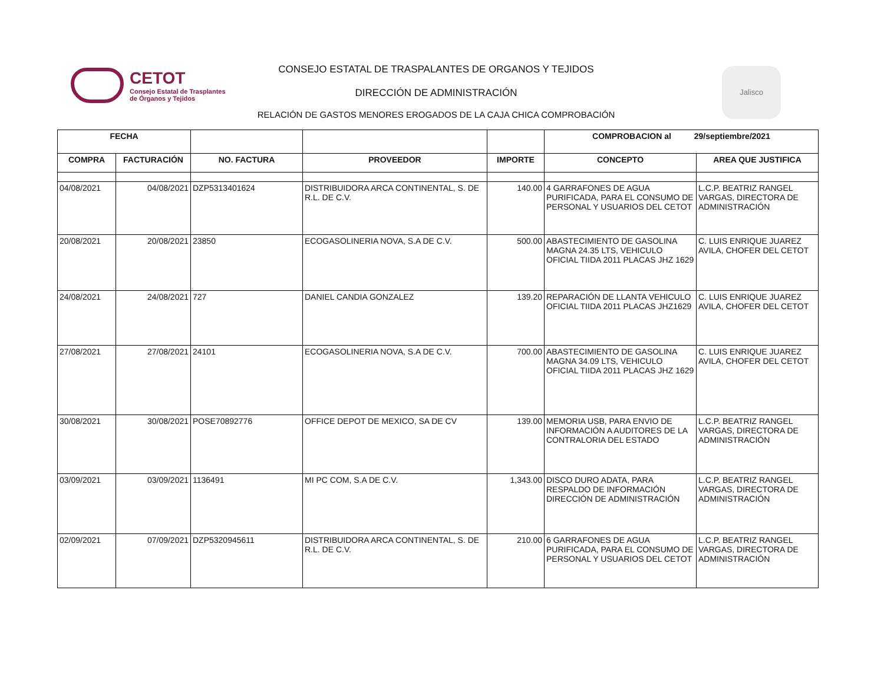CETOT
Consejo Estatal de Trasplantes
de Órganos y Tejidos
CONSEJO ESTATAL DE TRASPALANTES DE ORGANOS Y TEJIDOS
DIRECCIÓN DE ADMINISTRACIÓN
RELACIÓN DE GASTOS MENORES EROGADOS DE LA CAJA CHICA COMPROBACIÓN
Jalisco
| FECHA | | | | | COMPROBACION al 29/septiembre/2021 | |
| --- | --- | --- | --- | --- | --- | --- |
| COMPRA | FACTURACIÓN | NO. FACTURA | PROVEEDOR | IMPORTE | CONCEPTO | AREA QUE JUSTIFICA |
| 04/08/2021 | 04/08/2021 | DZP5313401624 | DISTRIBUIDORA ARCA CONTINENTAL, S. DE R.L. DE C.V. | 140.00 | 4 GARRAFONES DE AGUA PURIFICADA, PARA EL CONSUMO DE PERSONAL Y USUARIOS DEL CETOT | L.C.P. BEATRIZ RANGEL VARGAS, DIRECTORA DE ADMINISTRACIÓN |
| 20/08/2021 | 20/08/2021 | 23850 | ECOGASOLINERIA NOVA, S.A DE C.V. | 500.00 | ABASTECIMIENTO DE GASOLINA MAGNA 24.35 LTS, VEHICULO OFICIAL TIIDA 2011 PLACAS JHZ 1629 | C. LUIS ENRIQUE JUAREZ AVILA, CHOFER DEL CETOT |
| 24/08/2021 | 24/08/2021 | 727 | DANIEL CANDIA GONZALEZ | 139.20 | REPARACIÓN DE LLANTA VEHICULO OFICIAL TIIDA 2011 PLACAS JHZ1629 | C. LUIS ENRIQUE JUAREZ AVILA, CHOFER DEL CETOT |
| 27/08/2021 | 27/08/2021 | 24101 | ECOGASOLINERIA NOVA, S.A DE C.V. | 700.00 | ABASTECIMIENTO DE GASOLINA MAGNA 34.09 LTS, VEHICULO OFICIAL TIIDA 2011 PLACAS JHZ 1629 | C. LUIS ENRIQUE JUAREZ AVILA, CHOFER DEL CETOT |
| 30/08/2021 | 30/08/2021 | POSE70892776 | OFFICE DEPOT DE MEXICO, SA DE CV | 139.00 | MEMORIA USB, PARA ENVIO DE INFORMACIÓN A AUDITORES DE LA CONTRALORIA DEL ESTADO | L.C.P. BEATRIZ RANGEL VARGAS, DIRECTORA DE ADMINISTRACIÓN |
| 03/09/2021 | 03/09/2021 | 1136491 | MI PC COM, S.A DE C.V. | 1,343.00 | DISCO DURO ADATA, PARA RESPALDO DE INFORMACIÓN DIRECCIÓN DE ADMINISTRACIÓN | L.C.P. BEATRIZ RANGEL VARGAS, DIRECTORA DE ADMINISTRACIÓN |
| 02/09/2021 | 07/09/2021 | DZP5320945611 | DISTRIBUIDORA ARCA CONTINENTAL, S. DE R.L. DE C.V. | 210.00 | 6 GARRAFONES DE AGUA PURIFICADA, PARA EL CONSUMO DE PERSONAL Y USUARIOS DEL CETOT | L.C.P. BEATRIZ RANGEL VARGAS, DIRECTORA DE ADMINISTRACIÓN |